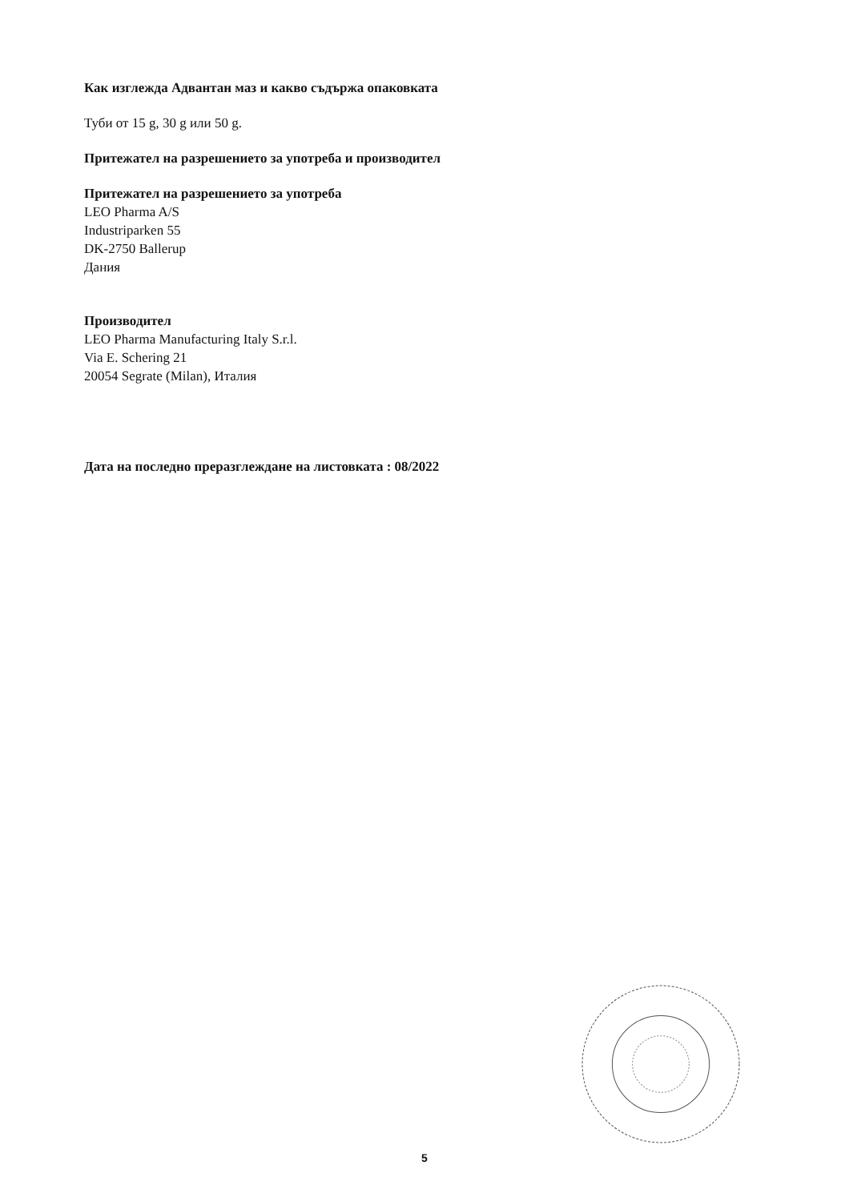Как изглежда Адвантан маз и какво съдържа опаковката
Туби от 15 g, 30 g или 50 g.
Притежател на разрешението за употреба и производител
Притежател на разрешението за употреба
LEO Pharma A/S
Industriparken 55
DK-2750 Ballerup
Дания
Производител
LEO Pharma Manufacturing Italy S.r.l.
Via E. Schering 21
20054 Segrate (Milan), Италия
Дата на последно преразглеждане на листовката : 08/2022
5